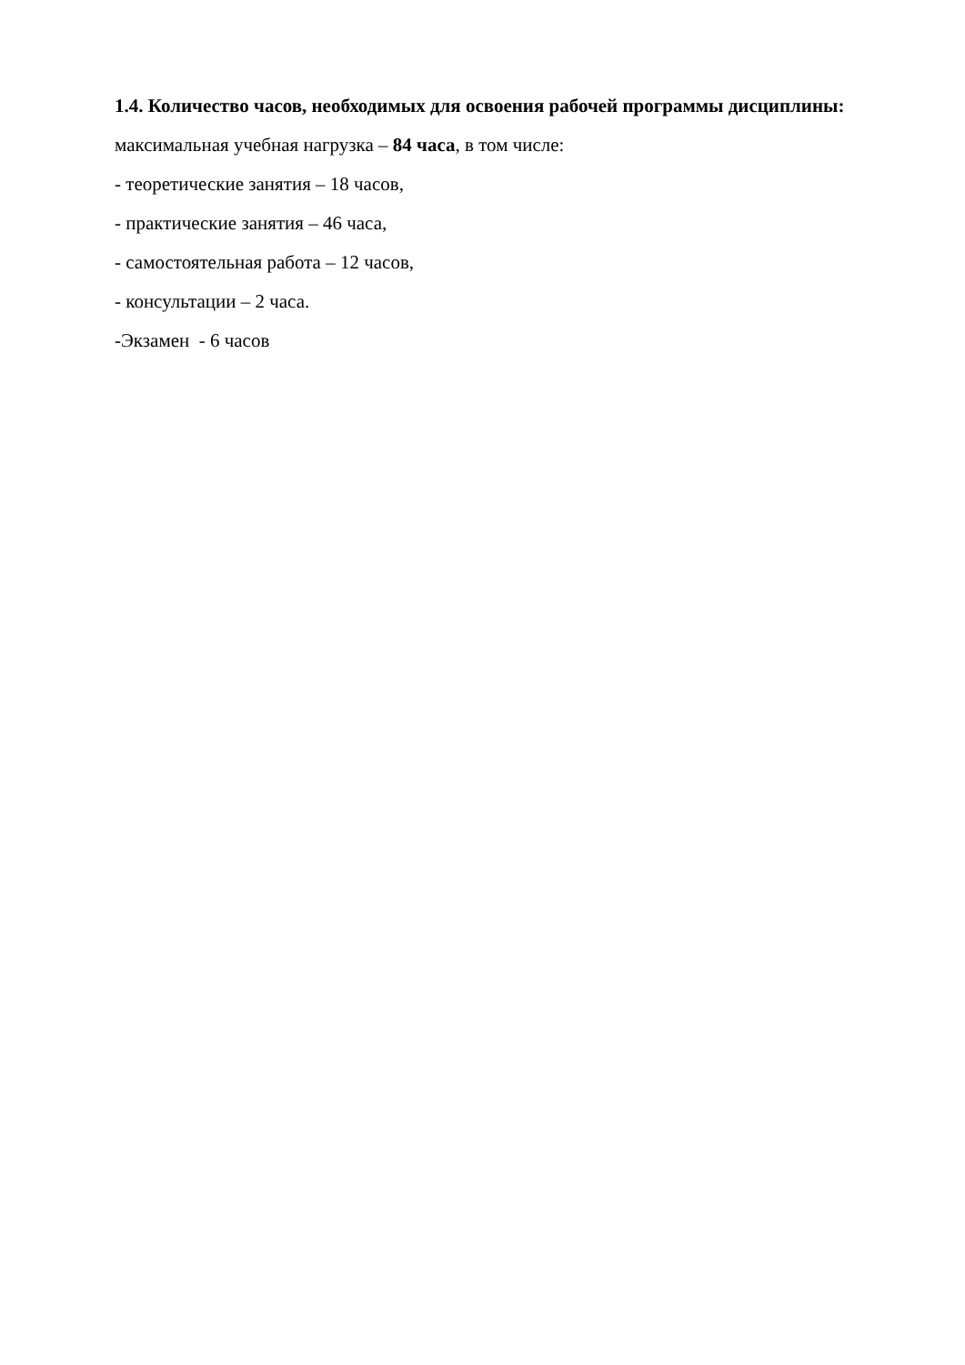1.4. Количество часов, необходимых для освоения рабочей программы дисциплины:
максимальная учебная нагрузка – 84 часа, в том числе:
- теоретические занятия – 18 часов,
- практические занятия – 46 часа,
- самостоятельная работа – 12 часов,
- консультации – 2 часа.
-Экзамен - 6 часов